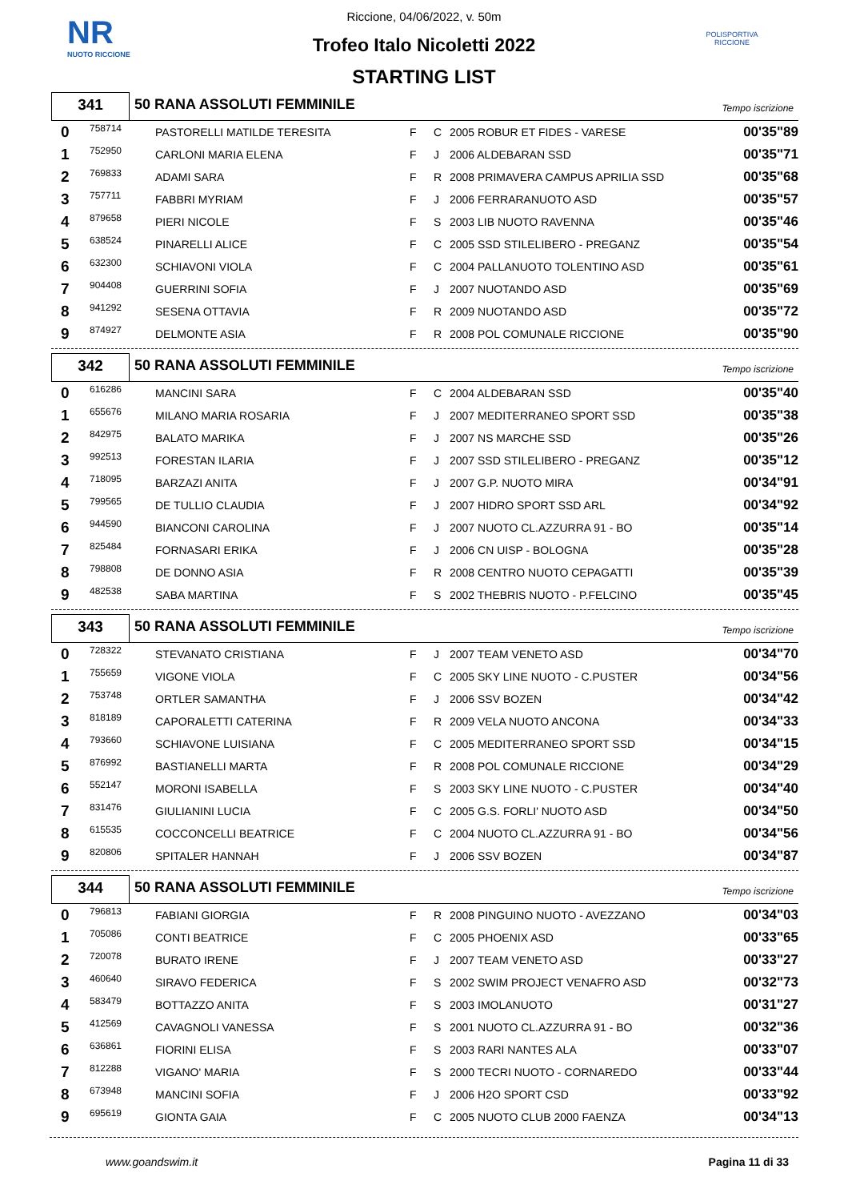NR
NUOTO RICCIONE
POLISPORTIVA RICCIONE
Riccione, 04/06/2022, v. 50m
Trofeo Italo Nicoletti 2022
STARTING LIST
341
50 RANA ASSOLUTI FEMMINILE
Tempo iscrizione
| 0 | 758714 | PASTORELLI MATILDE TERESITA | F | C | 2005 ROBUR ET FIDES - VARESE | 00'35"89 |
| 1 | 752950 | CARLONI MARIA ELENA | F | J | 2006 ALDEBARAN SSD | 00'35"71 |
| 2 | 769833 | ADAMI SARA | F | R | 2008 PRIMAVERA CAMPUS APRILIA SSD | 00'35"68 |
| 3 | 757711 | FABBRI MYRIAM | F | J | 2006 FERRARANUOTO ASD | 00'35"57 |
| 4 | 879658 | PIERI NICOLE | F | S | 2003 LIB NUOTO RAVENNA | 00'35"46 |
| 5 | 638524 | PINARELLI ALICE | F | C | 2005 SSD STILELIBERO - PREGANZ | 00'35"54 |
| 6 | 632300 | SCHIAVONI VIOLA | F | C | 2004 PALLANUOTO TOLENTINO ASD | 00'35"61 |
| 7 | 904408 | GUERRINI SOFIA | F | J | 2007 NUOTANDO ASD | 00'35"69 |
| 8 | 941292 | SESENA OTTAVIA | F | R | 2009 NUOTANDO ASD | 00'35"72 |
| 9 | 874927 | DELMONTE ASIA | F | R | 2008 POL COMUNALE RICCIONE | 00'35"90 |
342
50 RANA ASSOLUTI FEMMINILE
Tempo iscrizione
| 0 | 616286 | MANCINI SARA | F | C | 2004 ALDEBARAN SSD | 00'35"40 |
| 1 | 655676 | MILANO MARIA ROSARIA | F | J | 2007 MEDITERRANEO SPORT SSD | 00'35"38 |
| 2 | 842975 | BALATO MARIKA | F | J | 2007 NS MARCHE SSD | 00'35"26 |
| 3 | 992513 | FORESTAN ILARIA | F | J | 2007 SSD STILELIBERO - PREGANZ | 00'35"12 |
| 4 | 718095 | BARZAZI ANITA | F | J | 2007 G.P. NUOTO MIRA | 00'34"91 |
| 5 | 799565 | DE TULLIO CLAUDIA | F | J | 2007 HIDRO SPORT SSD ARL | 00'34"92 |
| 6 | 944590 | BIANCONI CAROLINA | F | J | 2007 NUOTO CL.AZZURRA 91 - BO | 00'35"14 |
| 7 | 825484 | FORNASARI ERIKA | F | J | 2006 CN UISP - BOLOGNA | 00'35"28 |
| 8 | 798808 | DE DONNO ASIA | F | R | 2008 CENTRO NUOTO CEPAGATTI | 00'35"39 |
| 9 | 482538 | SABA MARTINA | F | S | 2002 THEBRIS NUOTO - P.FELCINO | 00'35"45 |
343
50 RANA ASSOLUTI FEMMINILE
Tempo iscrizione
| 0 | 728322 | STEVANATO CRISTIANA | F | J | 2007 TEAM VENETO ASD | 00'34"70 |
| 1 | 755659 | VIGONE VIOLA | F | C | 2005 SKY LINE NUOTO - C.PUSTER | 00'34"56 |
| 2 | 753748 | ORTLER SAMANTHA | F | J | 2006 SSV BOZEN | 00'34"42 |
| 3 | 818189 | CAPORALETTI CATERINA | F | R | 2009 VELA NUOTO ANCONA | 00'34"33 |
| 4 | 793660 | SCHIAVONE LUISIANA | F | C | 2005 MEDITERRANEO SPORT SSD | 00'34"15 |
| 5 | 876992 | BASTIANELLI MARTA | F | R | 2008 POL COMUNALE RICCIONE | 00'34"29 |
| 6 | 552147 | MORONI ISABELLA | F | S | 2003 SKY LINE NUOTO - C.PUSTER | 00'34"40 |
| 7 | 831476 | GIULIANINI LUCIA | F | C | 2005 G.S. FORLI' NUOTO ASD | 00'34"50 |
| 8 | 615535 | COCCONCELLI BEATRICE | F | C | 2004 NUOTO CL.AZZURRA 91 - BO | 00'34"56 |
| 9 | 820806 | SPITALER HANNAH | F | J | 2006 SSV BOZEN | 00'34"87 |
344
50 RANA ASSOLUTI FEMMINILE
Tempo iscrizione
| 0 | 796813 | FABIANI GIORGIA | F | R | 2008 PINGUINO NUOTO - AVEZZANO | 00'34"03 |
| 1 | 705086 | CONTI BEATRICE | F | C | 2005 PHOENIX ASD | 00'33"65 |
| 2 | 720078 | BURATO IRENE | F | J | 2007 TEAM VENETO ASD | 00'33"27 |
| 3 | 460640 | SIRAVO FEDERICA | F | S | 2002 SWIM PROJECT VENAFRO ASD | 00'32"73 |
| 4 | 583479 | BOTTAZZO ANITA | F | S | 2003 IMOLANUOTO | 00'31"27 |
| 5 | 412569 | CAVAGNOLI VANESSA | F | S | 2001 NUOTO CL.AZZURRA 91 - BO | 00'32"36 |
| 6 | 636861 | FIORINI ELISA | F | S | 2003 RARI NANTES ALA | 00'33"07 |
| 7 | 812288 | VIGANO' MARIA | F | S | 2000 TECRI NUOTO - CORNAREDO | 00'33"44 |
| 8 | 673948 | MANCINI SOFIA | F | J | 2006 H2O SPORT CSD | 00'33"92 |
| 9 | 695619 | GIONTA GAIA | F | C | 2005 NUOTO CLUB 2000 FAENZA | 00'34"13 |
www.goandswim.it Pagina 11 di 33